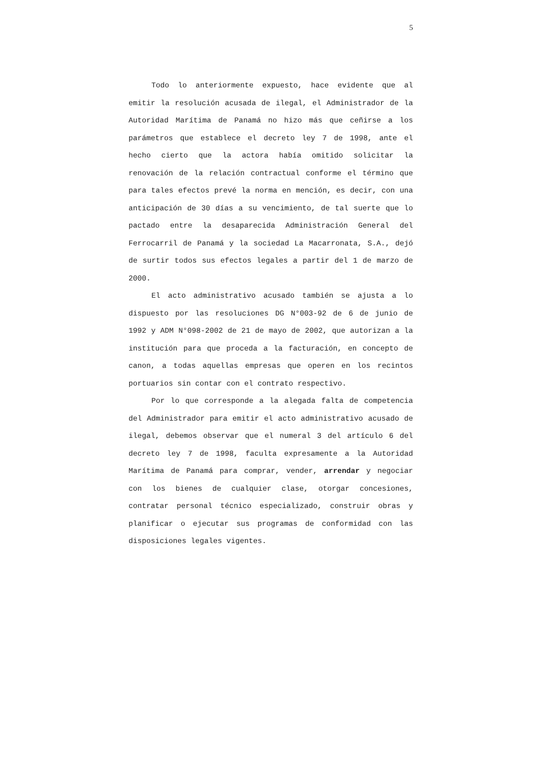5
Todo lo anteriormente expuesto, hace evidente que al emitir la resolución acusada de ilegal, el Administrador de la Autoridad Marítima de Panamá no hizo más que ceñirse a los parámetros que establece el decreto ley 7 de 1998, ante el hecho cierto que la actora había omitido solicitar la renovación de la relación contractual conforme el término que para tales efectos prevé la norma en mención, es decir, con una anticipación de 30 días a su vencimiento, de tal suerte que lo pactado entre la desaparecida Administración General del Ferrocarril de Panamá y la sociedad La Macarronata, S.A., dejó de surtir todos sus efectos legales a partir del 1 de marzo de 2000.
El acto administrativo acusado también se ajusta a lo dispuesto por las resoluciones DG N°003-92 de 6 de junio de 1992 y ADM N°098-2002 de 21 de mayo de 2002, que autorizan a la institución para que proceda a la facturación, en concepto de canon, a todas aquellas empresas que operen en los recintos portuarios sin contar con el contrato respectivo.
Por lo que corresponde a la alegada falta de competencia del Administrador para emitir el acto administrativo acusado de ilegal, debemos observar que el numeral 3 del artículo 6 del decreto ley 7 de 1998, faculta expresamente a la Autoridad Marítima de Panamá para comprar, vender, arrendar y negociar con los bienes de cualquier clase, otorgar concesiones, contratar personal técnico especializado, construir obras y planificar o ejecutar sus programas de conformidad con las disposiciones legales vigentes.